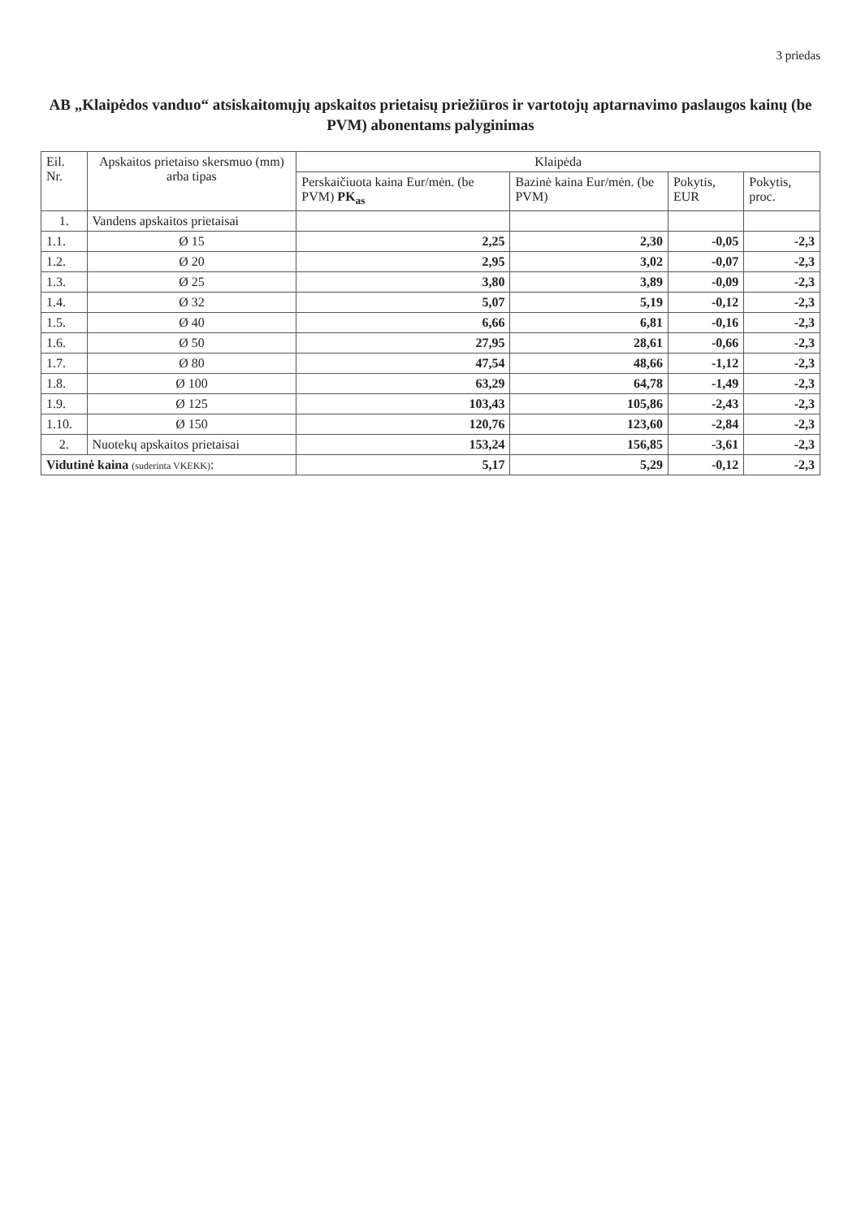3 priedas
AB „Klaipėdos vanduo“ atsiskaitomųjų apskaitos prietaisų priežiūros ir vartotojų aptarnavimo paslaugos kainų (be PVM) abonentams palyginimas
| Eil. Nr. | Apskaitos prietaiso skersmuo (mm) arba tipas | Klaipėda | | | |
| --- | --- | --- | --- | --- | --- |
| | | Perskaičiuota kaina Eur/mėn. (be PVM) PK<sub>as</sub> | Bazinė kaina Eur/mėn. (be PVM) | Pokytis, EUR | Pokytis, proc. |
| 1. | Vandens apskaitos prietaisai | | | | |
| 1.1. | Ø 15 | 2,25 | 2,30 | -0,05 | -2,3 |
| 1.2. | Ø 20 | 2,95 | 3,02 | -0,07 | -2,3 |
| 1.3. | Ø 25 | 3,80 | 3,89 | -0,09 | -2,3 |
| 1.4. | Ø 32 | 5,07 | 5,19 | -0,12 | -2,3 |
| 1.5. | Ø 40 | 6,66 | 6,81 | -0,16 | -2,3 |
| 1.6. | Ø 50 | 27,95 | 28,61 | -0,66 | -2,3 |
| 1.7. | Ø 80 | 47,54 | 48,66 | -1,12 | -2,3 |
| 1.8. | Ø 100 | 63,29 | 64,78 | -1,49 | -2,3 |
| 1.9. | Ø 125 | 103,43 | 105,86 | -2,43 | -2,3 |
| 1.10. | Ø 150 | 120,76 | 123,60 | -2,84 | -2,3 |
| 2. | Nuotekų apskaitos prietaisai | 153,24 | 156,85 | -3,61 | -2,3 |
| Vidutinė kaina (suderinta VKEKK) : | | 5,17 | 5,29 | -0,12 | -2,3 |